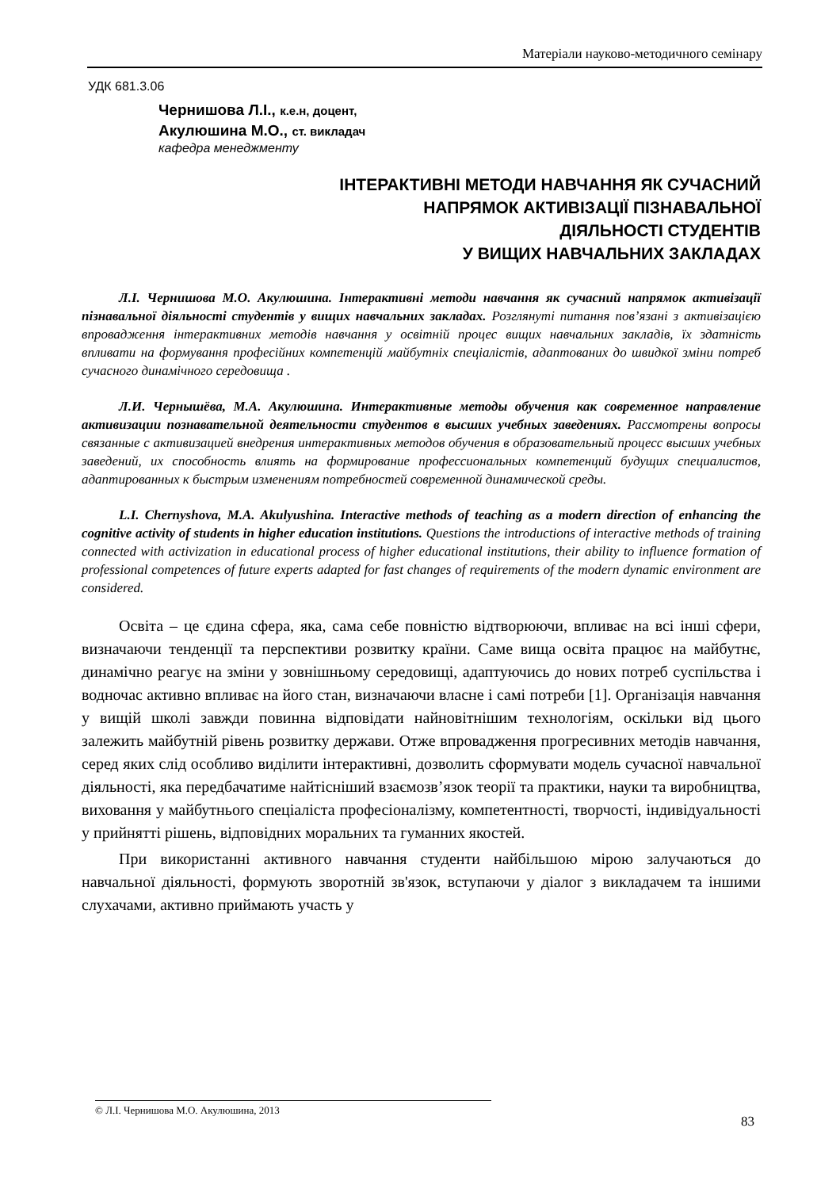Матеріали науково-методичного семінару
УДК 681.3.06
Чернишова Л.І., к.е.н, доцент,
Акулюшина М.О., ст. викладач
кафедра менеджменту
ІНТЕРАКТИВНІ МЕТОДИ НАВЧАННЯ ЯК СУЧАСНИЙ
НАПРЯМОК АКТИВІЗАЦІЇ ПІЗНАВАЛЬНОЇ
ДІЯЛЬНОСТІ СТУДЕНТІВ
У ВИЩИХ НАВЧАЛЬНИХ ЗАКЛАДАХ
Л.І. Чернишова М.О. Акулюшина. Інтерактивні методи навчання як сучасний напрямок активізації пізнавальної діяльності студентів у вищих навчальних закладах. Розглянуті питання пов’язані з активізацією впровадження інтерактивних методів навчання у освітній процес вищих навчальних закладів, їх здатність впливати на формування професійних компетенцій майбутніх спеціалістів, адаптованих до швидкої зміни потреб сучасного динамічного середовища .
Л.И. Чернышёва, М.А. Акулюшина. Интерактивные методы обучения как современное направление активизации познавательной деятельности студентов в высших учебных заведениях. Рассмотрены вопросы связанные с активизацией внедрения интерактивных методов обучения в образовательный процесс высших учебных заведений, их способность влиять на формирование профессиональных компетенций будущих специалистов, адаптированных к быстрым изменениям потребностей современной динамической среды.
L.I. Chernyshova, M.A. Akulyushina. Interactive methods of teaching as a modern direction of enhancing the cognitive activity of students in higher education institutions. Questions the introductions of interactive methods of training connected with activization in educational process of higher educational institutions, their ability to influence formation of professional competences of future experts adapted for fast changes of requirements of the modern dynamic environment are considered.
Освіта – це єдина сфера, яка, сама себе повністю відтворюючи, впливає на всі інші сфери, визначаючи тенденції та перспективи розвитку країни. Саме вища освіта працює на майбутнє, динамічно реагує на зміни у зовнішньому середовищі, адаптуючись до нових потреб суспільства і водночас активно впливає на його стан, визначаючи власне і самі потреби [1]. Організація навчання у вищій школі завжди повинна відповідати найновітнішим технологіям, оскільки від цього залежить майбутній рівень розвитку держави. Отже впровадження прогресивних методів навчання, серед яких слід особливо виділити інтерактивні, дозволить сформувати модель сучасної навчальної діяльності, яка передбачатиме найтісніший взаємозв’язок теорії та практики, науки та виробництва, виховання у майбутнього спеціаліста професіоналізму, компетентності, творчості, індивідуальності у прийнятті рішень, відповідних моральних та гуманних якостей.
При використанні активного навчання студенти найбільшою мірою залучаються до навчальної діяльності, формують зворотній зв'язок, вступаючи у діалог з викладачем та іншими слухачами, активно приймають участь у
© Л.І. Чернишова М.О. Акулюшина, 2013
83